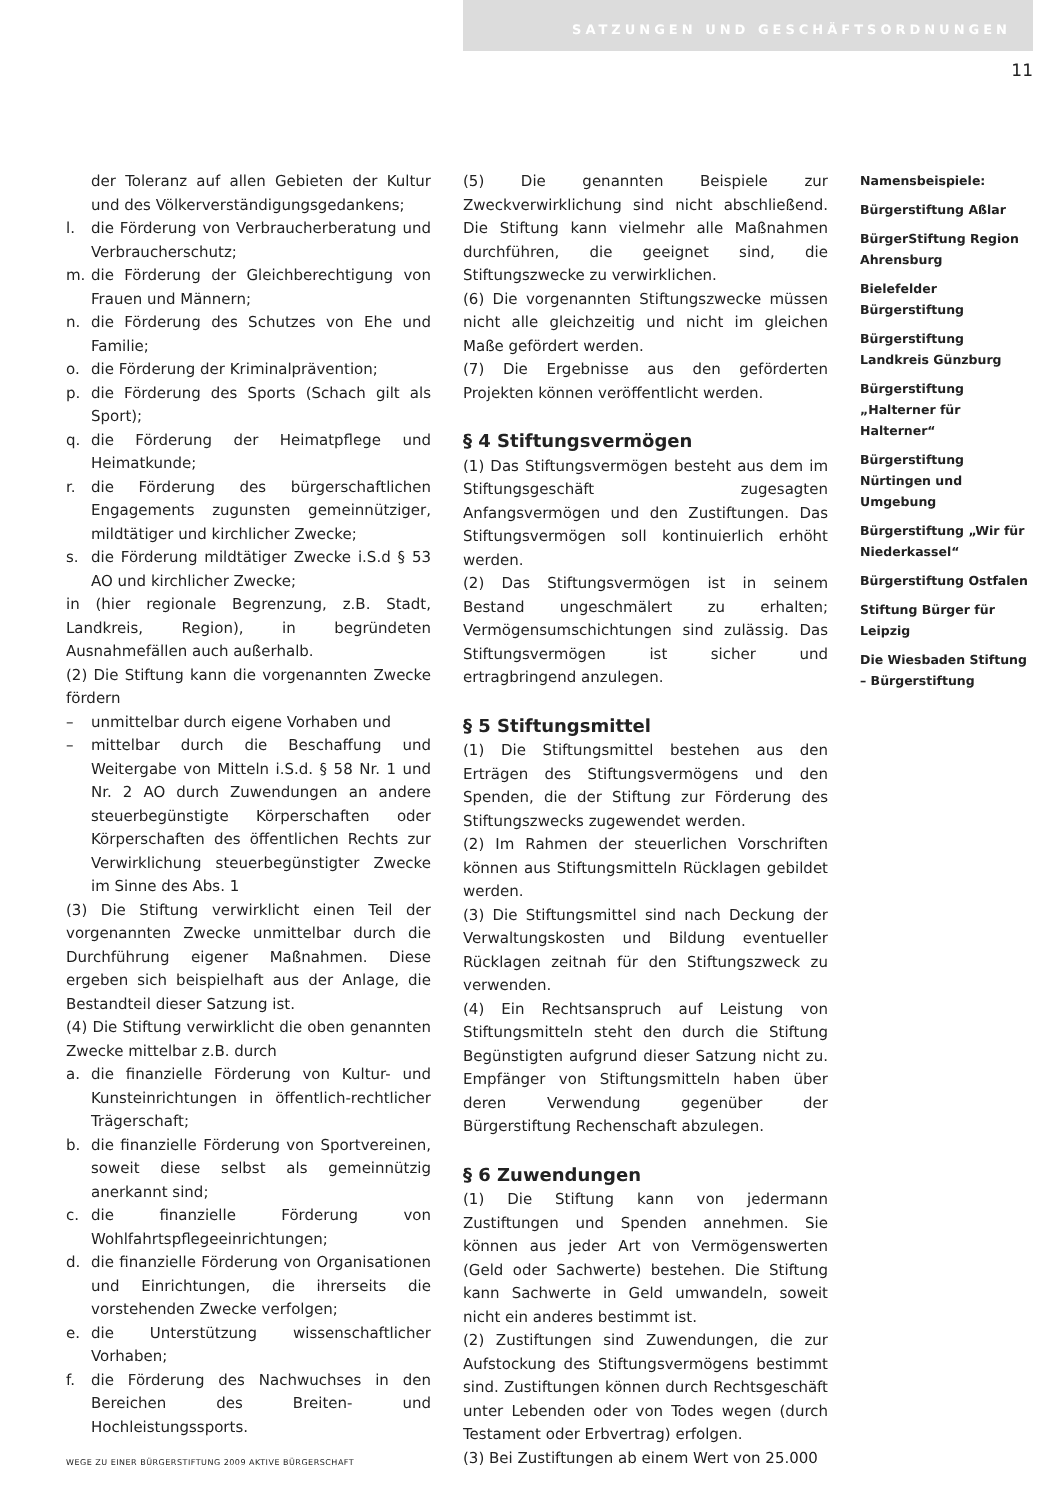SATZUNGEN UND GESCHÄFTSORDNUNGEN
11
der Toleranz auf allen Gebieten der Kultur und des Völkerverständigungsgedankens;
l. die Förderung von Verbraucherberatung und Verbraucherschutz;
m. die Förderung der Gleichberechtigung von Frauen und Männern;
n. die Förderung des Schutzes von Ehe und Familie;
o. die Förderung der Kriminalprävention;
p. die Förderung des Sports (Schach gilt als Sport);
q. die Förderung der Heimatpflege und Heimatkunde;
r. die Förderung des bürgerschaftlichen Engagements zugunsten gemeinnütziger, mildtätiger und kirchlicher Zwecke;
s. die Förderung mildtätiger Zwecke i.S.d § 53 AO und kirchlicher Zwecke;
in (hier regionale Begrenzung, z.B. Stadt, Landkreis, Region), in begründeten Ausnahmefällen auch außerhalb.
(2) Die Stiftung kann die vorgenannten Zwecke fördern
– unmittelbar durch eigene Vorhaben und
– mittelbar durch die Beschaffung und Weitergabe von Mitteln i.S.d. § 58 Nr. 1 und Nr. 2 AO durch Zuwendungen an andere steuerbegünstigte Körperschaften oder Körperschaften des öffentlichen Rechts zur Verwirklichung steuerbegünstigter Zwecke im Sinne des Abs. 1
(3) Die Stiftung verwirklicht einen Teil der vorgenannten Zwecke unmittelbar durch die Durchführung eigener Maßnahmen. Diese ergeben sich beispielhaft aus der Anlage, die Bestandteil dieser Satzung ist.
(4) Die Stiftung verwirklicht die oben genannten Zwecke mittelbar z.B. durch
a. die finanzielle Förderung von Kultur- und Kunsteinrichtungen in öffentlich-rechtlicher Trägerschaft;
b. die finanzielle Förderung von Sportvereinen, soweit diese selbst als gemeinnützig anerkannt sind;
c. die finanzielle Förderung von Wohlfahrtspflegeeinrichtungen;
d. die finanzielle Förderung von Organisationen und Einrichtungen, die ihrerseits die vorstehenden Zwecke verfolgen;
e. die Unterstützung wissenschaftlicher Vorhaben;
f. die Förderung des Nachwuchses in den Bereichen des Breiten- und Hochleistungssports.
(5) Die genannten Beispiele zur Zweckverwirklichung sind nicht abschließend. Die Stiftung kann vielmehr alle Maßnahmen durchführen, die geeignet sind, die Stiftungszwecke zu verwirklichen.
(6) Die vorgenannten Stiftungszwecke müssen nicht alle gleichzeitig und nicht im gleichen Maße gefördert werden.
(7) Die Ergebnisse aus den geförderten Projekten können veröffentlicht werden.
§ 4 Stiftungsvermögen
(1) Das Stiftungsvermögen besteht aus dem im Stiftungsgeschäft zugesagten Anfangsvermögen und den Zustiftungen. Das Stiftungsvermögen soll kontinuierlich erhöht werden.
(2) Das Stiftungsvermögen ist in seinem Bestand ungeschmälert zu erhalten; Vermögensumschichtungen sind zulässig. Das Stiftungsvermögen ist sicher und ertragbringend anzulegen.
§ 5 Stiftungsmittel
(1) Die Stiftungsmittel bestehen aus den Erträgen des Stiftungsvermögens und den Spenden, die der Stiftung zur Förderung des Stiftungszwecks zugewendet werden.
(2) Im Rahmen der steuerlichen Vorschriften können aus Stiftungsmitteln Rücklagen gebildet werden.
(3) Die Stiftungsmittel sind nach Deckung der Verwaltungskosten und Bildung eventueller Rücklagen zeitnah für den Stiftungszweck zu verwenden.
(4) Ein Rechtsanspruch auf Leistung von Stiftungsmitteln steht den durch die Stiftung Begünstigten aufgrund dieser Satzung nicht zu. Empfänger von Stiftungsmitteln haben über deren Verwendung gegenüber der Bürgerstiftung Rechenschaft abzulegen.
§ 6 Zuwendungen
(1) Die Stiftung kann von jedermann Zustiftungen und Spenden annehmen. Sie können aus jeder Art von Vermögenswerten (Geld oder Sachwerte) bestehen. Die Stiftung kann Sachwerte in Geld umwandeln, soweit nicht ein anderes bestimmt ist.
(2) Zustiftungen sind Zuwendungen, die zur Aufstockung des Stiftungsvermögens bestimmt sind. Zustiftungen können durch Rechtsgeschäft unter Lebenden oder von Todes wegen (durch Testament oder Erbvertrag) erfolgen.
(3) Bei Zustiftungen ab einem Wert von 25.000
Namensbeispiele:
Bürgerstiftung Aßlar
BürgerStiftung Region Ahrensburg
Bielefelder Bürgerstiftung
Bürgerstiftung Landkreis Günzburg
Bürgerstiftung „Halterner für Halterner“
Bürgerstiftung Nürtingen und Umgebung
Bürgerstiftung „Wir für Niederkassel“
Bürgerstiftung Ostfalen
Stiftung Bürger für Leipzig
Die Wiesbaden Stiftung – Bürgerstiftung
WEGE ZU EINER BÜRGERSTIFTUNG 2009 AKTIVE BÜRGERSCHAFT